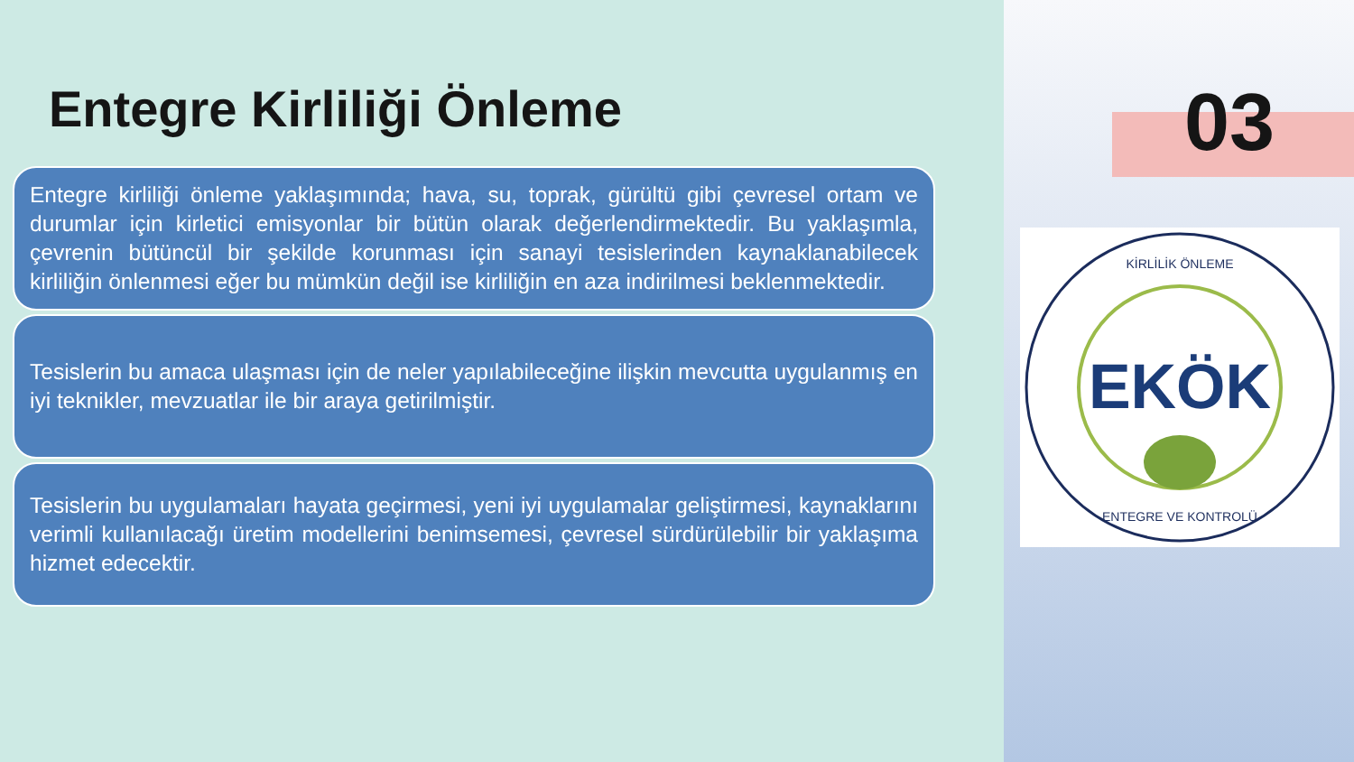Entegre Kirliliği Önleme
Entegre kirliliği önleme yaklaşımında; hava, su, toprak, gürültü gibi çevresel ortam ve durumlar için kirletici emisyonlar bir bütün olarak değerlendirmektedir. Bu yaklaşımla, çevrenin bütüncül bir şekilde korunması için sanayi tesislerinden kaynaklanabilecek kirliliğin önlenmesi eğer bu mümkün değil ise kirliliğin en aza indirilmesi beklenmektedir.
Tesislerin bu amaca ulaşması için de neler yapılabileceğine ilişkin mevcutta uygulanmış en iyi teknikler, mevzuatlar ile bir araya getirilmiştir.
Tesislerin bu uygulamaları hayata geçirmesi, yeni iyi uygulamalar geliştirmesi, kaynaklarını verimli kullanılacağı üretim modellerini benimsemesi, çevresel sürdürülebilir bir yaklaşıma hizmet edecektir.
03
EKÖK
KİRLİLİK ÖNLEME
ENTEGRE VE KONTROLÜ